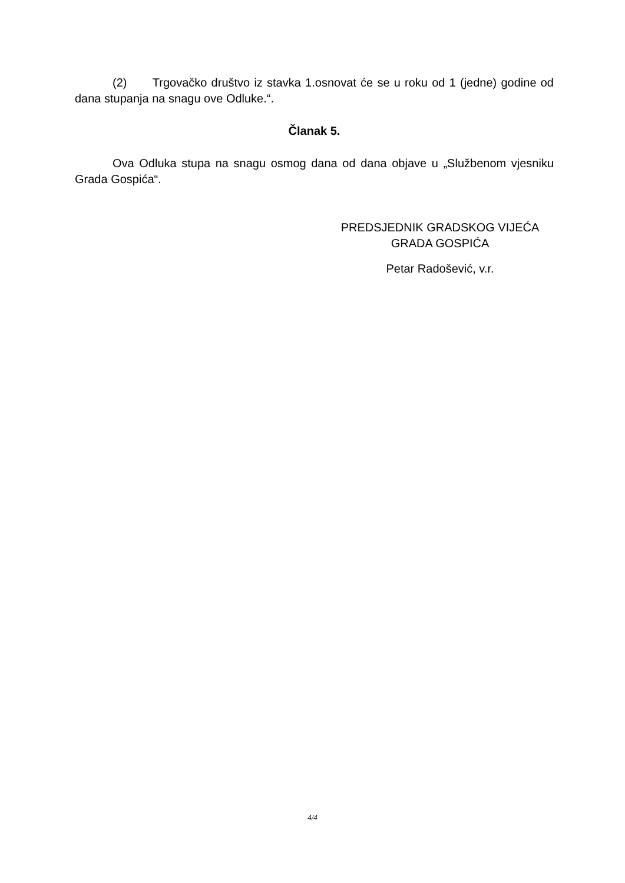(2) Trgovačko društvo iz stavka 1.osnovat će se u roku od 1 (jedne) godine od dana stupanja na snagu ove Odluke.“.
Članak 5.
Ova Odluka stupa na snagu osmog dana od dana objave u „Službenom vjesniku Grada Gospića“.
PREDSJEDNIK GRADSKOG VIJEĆA
GRADA GOSPIĆA
Petar Radošević, v.r.
4/4